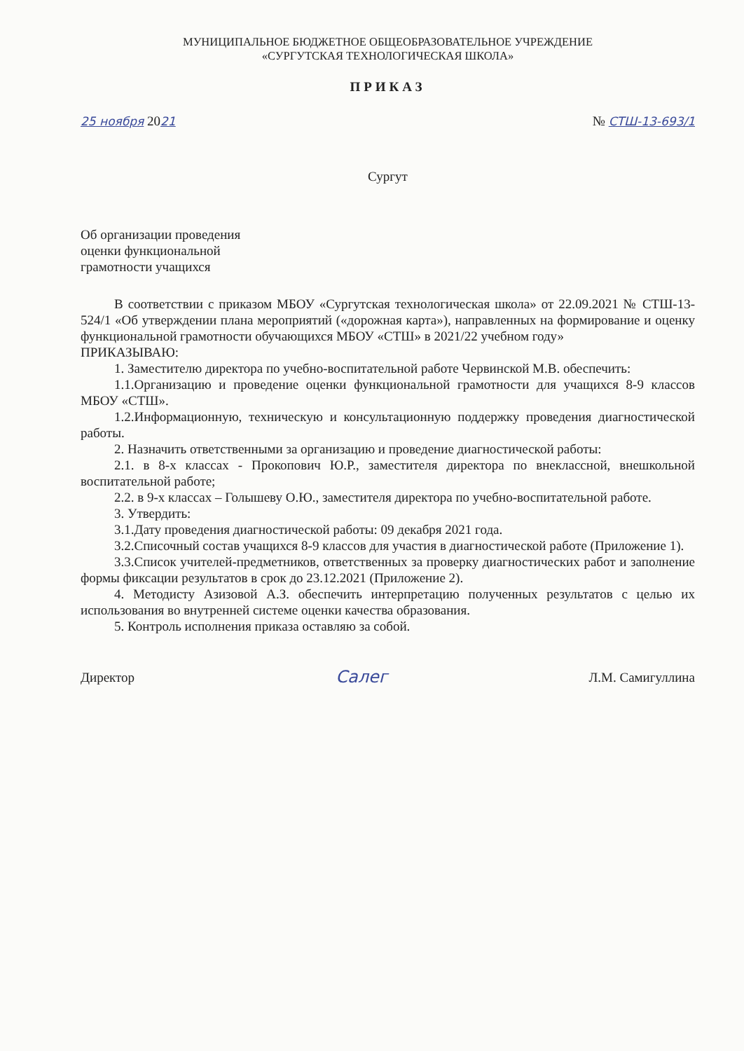МУНИЦИПАЛЬНОЕ БЮДЖЕТНОЕ ОБЩЕОБРАЗОВАТЕЛЬНОЕ УЧРЕЖДЕНИЕ
«СУРГУТСКАЯ ТЕХНОЛОГИЧЕСКАЯ ШКОЛА»
ПРИКАЗ
25 ноября 2021 № СТШ-13-693/1
Сургут
Об организации проведения
оценки функциональной
грамотности учащихся
В соответствии с приказом МБОУ «Сургутская технологическая школа» от 22.09.2021 № СТШ-13-524/1 «Об утверждении плана мероприятий («дорожная карта»), направленных на формирование и оценку функциональной грамотности обучающихся МБОУ «СТШ» в 2021/22 учебном году»
ПРИКАЗЫВАЮ:
1. Заместителю директора по учебно-воспитательной работе Червинской М.В. обеспечить:
1.1.Организацию и проведение оценки функциональной грамотности для учащихся 8-9 классов МБОУ «СТШ».
1.2.Информационную, техническую и консультационную поддержку проведения диагностической работы.
2. Назначить ответственными за организацию и проведение диагностической работы:
2.1. в 8-х классах - Прокопович Ю.Р., заместителя директора по внеклассной, внешкольной воспитательной работе;
2.2. в 9-х классах – Голышеву О.Ю., заместителя директора по учебно-воспитательной работе.
3. Утвердить:
3.1.Дату проведения диагностической работы: 09 декабря 2021 года.
3.2.Списочный состав учащихся 8-9 классов для участия в диагностической работе (Приложение 1).
3.3.Список учителей-предметников, ответственных за проверку диагностических работ и заполнение формы фиксации результатов в срок до 23.12.2021 (Приложение 2).
4. Методисту Азизовой А.З. обеспечить интерпретацию полученных результатов с целью их использования во внутренней системе оценки качества образования.
5. Контроль исполнения приказа оставляю за собой.
Директор Салег Л.М. Самигуллина